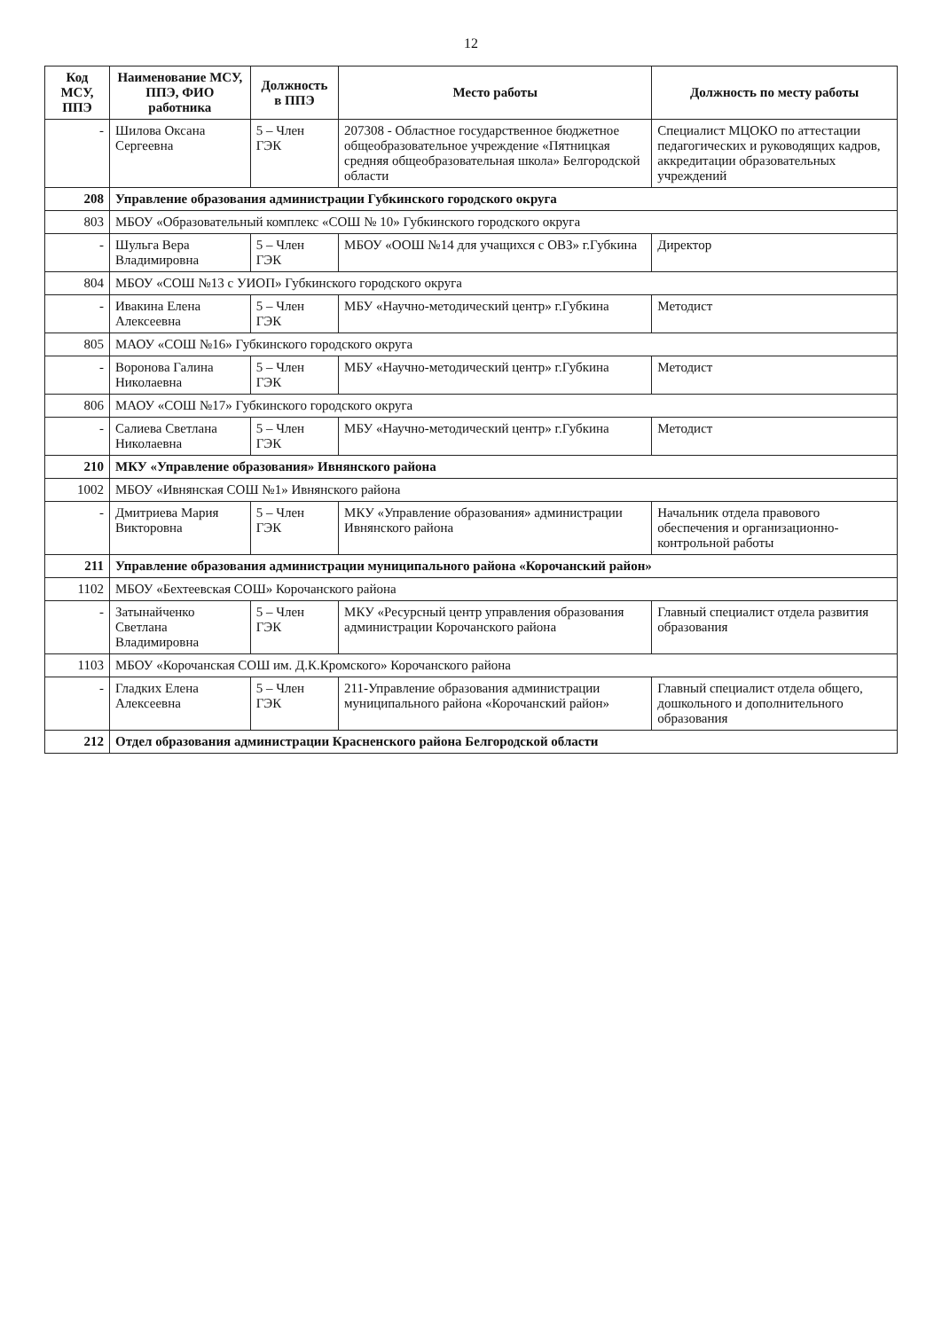12
| Код МСУ, ППЭ | Наименование МСУ, ППЭ, ФИО работника | Должность в ППЭ | Место работы | Должность по месту работы |
| --- | --- | --- | --- | --- |
| - | Шилова Оксана Сергеевна | 5 – Член ГЭК | 207308 - Областное государственное бюджетное общеобразовательное учреждение «Пятницкая средняя общеобразовательная школа» Белгородской области | Специалист МЦОКО по аттестации педагогических и руководящих кадров, аккредитации образовательных учреждений |
| 208 | Управление образования администрации Губкинского городского округа | | | |
| 803 | МБОУ «Образовательный комплекс «СОШ № 10» Губкинского городского округа | | | |
| - | Шульга Вера Владимировна | 5 – Член ГЭК | МБОУ «ООШ №14 для учащихся с ОВЗ» г.Губкина | Директор |
| 804 | МБОУ «СОШ №13 с УИОП» Губкинского городского округа | | | |
| - | Ивакина Елена Алексеевна | 5 – Член ГЭК | МБУ «Научно-методический центр» г.Губкина | Методист |
| 805 | МАОУ «СОШ №16» Губкинского городского округа | | | |
| - | Воронова Галина Николаевна | 5 – Член ГЭК | МБУ «Научно-методический центр» г.Губкина | Методист |
| 806 | МАОУ «СОШ №17» Губкинского городского округа | | | |
| - | Салиева Светлана Николаевна | 5 – Член ГЭК | МБУ «Научно-методический центр» г.Губкина | Методист |
| 210 | МКУ «Управление образования» Ивнянского района | | | |
| 1002 | МБОУ «Ивнянская СОШ №1» Ивнянского района | | | |
| - | Дмитриева Мария Викторовна | 5 – Член ГЭК | МКУ «Управление образования» администрации Ивнянского района | Начальник отдела правового обеспечения и организационно-контрольной работы |
| 211 | Управление образования администрации муниципального района «Корочанский район» | | | |
| 1102 | МБОУ «Бехтеевская СОШ» Корочанского района | | | |
| - | Затынайченко Светлана Владимировна | 5 – Член ГЭК | МКУ «Ресурсный центр управления образования администрации Корочанского района | Главный специалист отдела развития образования |
| 1103 | МБОУ «Корочанская СОШ им. Д.К.Кромского» Корочанского района | | | |
| - | Гладких Елена Алексеевна | 5 – Член ГЭК | 211-Управление образования администрации муниципального района «Корочанский район» | Главный специалист отдела общего, дошкольного и дополнительного образования |
| 212 | Отдел образования администрации Красненского района Белгородской области | | | |